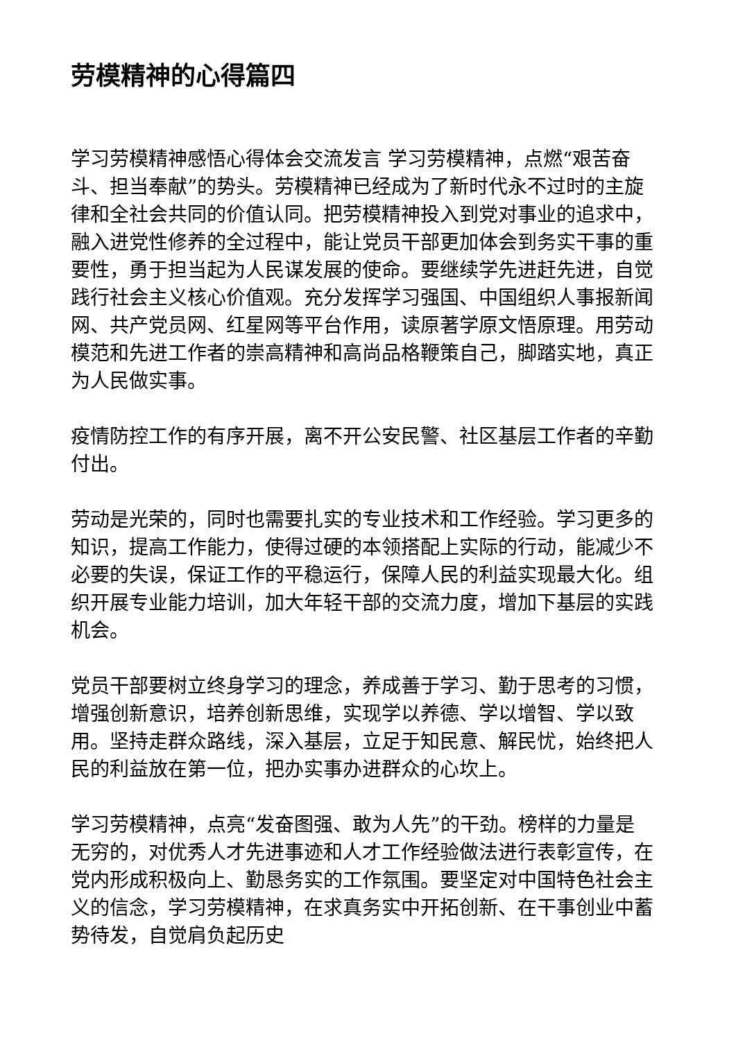劳模精神的心得篇四
学习劳模精神感悟心得体会交流发言 学习劳模精神，点燃“艰苦奋斗、担当奉献”的势头。劳模精神已经成为了新时代永不过时的主旋律和全社会共同的价值认同。把劳模精神投入到党对事业的追求中，融入进党性修养的全过程中，能让党员干部更加体会到务实干事的重要性，勇于担当起为人民谋发展的使命。要继续学先进赶先进，自觉践行社会主义核心价值观。充分发挥学习强国、中国组织人事报新闻网、共产党员网、红星网等平台作用，读原著学原文悟原理。用劳动模范和先进工作者的崇高精神和高尚品格鞭策自己，脚踏实地，真正为人民做实事。
疫情防控工作的有序开展，离不开公安民警、社区基层工作者的辛勤付出。
劳动是光荣的，同时也需要扎实的专业技术和工作经验。学习更多的知识，提高工作能力，使得过硬的本领搭配上实际的行动，能减少不必要的失误，保证工作的平稳运行，保障人民的利益实现最大化。组织开展专业能力培训，加大年轻干部的交流力度，增加下基层的实践机会。
党员干部要树立终身学习的理念，养成善于学习、勤于思考的习惯，增强创新意识，培养创新思维，实现学以养德、学以增智、学以致用。坚持走群众路线，深入基层，立足于知民意、解民忧，始终把人民的利益放在第一位，把办实事办进群众的心坎上。
学习劳模精神，点亮“发奋图强、敢为人先”的干劲。榜样的力量是无穷的，对优秀人才先进事迹和人才工作经验做法进行表彰宣传，在党内形成积极向上、勤恳务实的工作氛围。要坚定对中国特色社会主义的信念，学习劳模精神，在求真务实中开拓创新、在干事创业中蓄势待发，自觉肩负起历史